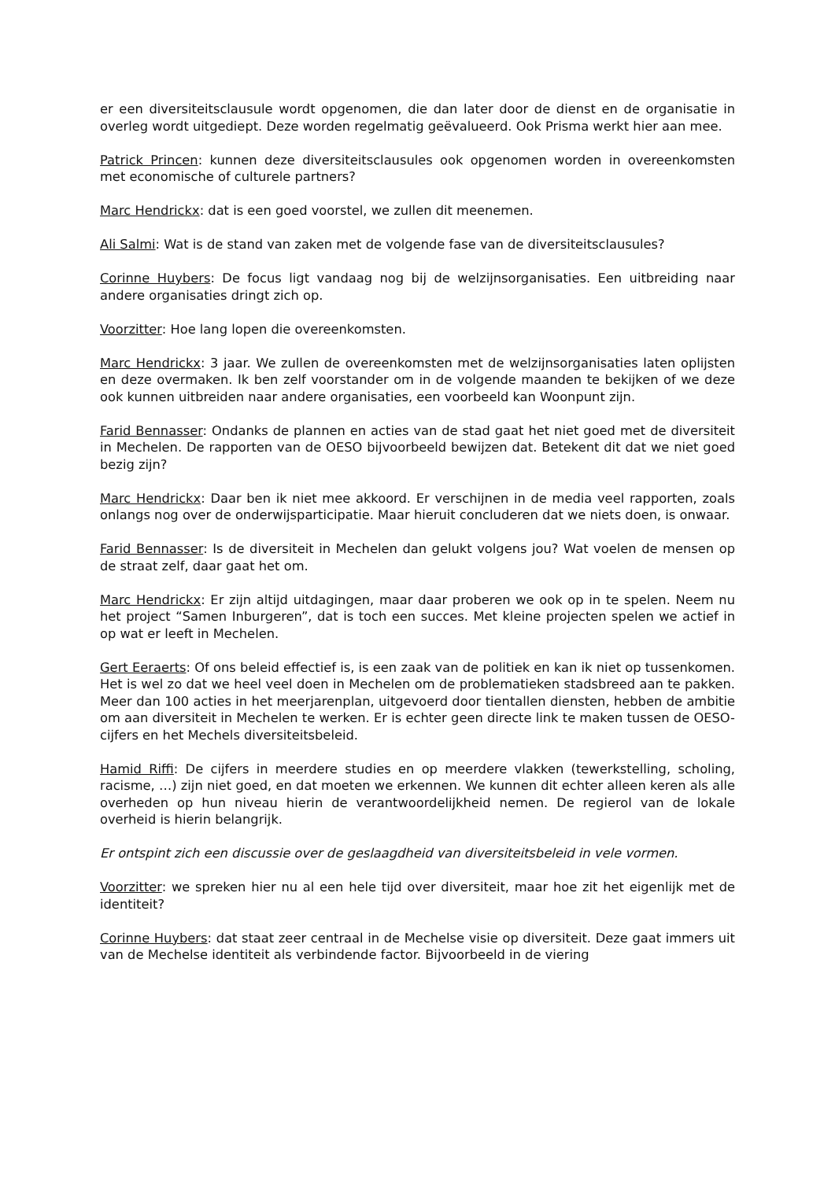er een diversiteitsclausule wordt opgenomen, die dan later door de dienst en de organisatie in overleg wordt uitgediept. Deze worden regelmatig geëvalueerd. Ook Prisma werkt hier aan mee.
Patrick Princen: kunnen deze diversiteitsclausules ook opgenomen worden in overeenkomsten met economische of culturele partners?
Marc Hendrickx: dat is een goed voorstel, we zullen dit meenemen.
Ali Salmi: Wat is de stand van zaken met de volgende fase van de diversiteitsclausules?
Corinne Huybers: De focus ligt vandaag nog bij de welzijnsorganisaties. Een uitbreiding naar andere organisaties dringt zich op.
Voorzitter: Hoe lang lopen die overeenkomsten.
Marc Hendrickx: 3 jaar. We zullen de overeenkomsten met de welzijnsorganisaties laten oplijsten en deze overmaken. Ik ben zelf voorstander om in de volgende maanden te bekijken of we deze ook kunnen uitbreiden naar andere organisaties, een voorbeeld kan Woonpunt zijn.
Farid Bennasser: Ondanks de plannen en acties van de stad gaat het niet goed met de diversiteit in Mechelen. De rapporten van de OESO bijvoorbeeld bewijzen dat. Betekent dit dat we niet goed bezig zijn?
Marc Hendrickx: Daar ben ik niet mee akkoord. Er verschijnen in de media veel rapporten, zoals onlangs nog over de onderwijsparticipatie. Maar hieruit concluderen dat we niets doen, is onwaar.
Farid Bennasser: Is de diversiteit in Mechelen dan gelukt volgens jou? Wat voelen de mensen op de straat zelf, daar gaat het om.
Marc Hendrickx: Er zijn altijd uitdagingen, maar daar proberen we ook op in te spelen. Neem nu het project “Samen Inburgeren”, dat is toch een succes. Met kleine projecten spelen we actief in op wat er leeft in Mechelen.
Gert Eeraerts: Of ons beleid effectief is, is een zaak van de politiek en kan ik niet op tussenkomen. Het is wel zo dat we heel veel doen in Mechelen om de problematieken stadsbreed aan te pakken. Meer dan 100 acties in het meerjarenplan, uitgevoerd door tientallen diensten, hebben de ambitie om aan diversiteit in Mechelen te werken. Er is echter geen directe link te maken tussen de OESO-cijfers en het Mechels diversiteitsbeleid.
Hamid Riffi: De cijfers in meerdere studies en op meerdere vlakken (tewerkstelling, scholing, racisme, …) zijn niet goed, en dat moeten we erkennen. We kunnen dit echter alleen keren als alle overheden op hun niveau hierin de verantwoordelijkheid nemen. De regierol van de lokale overheid is hierin belangrijk.
Er ontspint zich een discussie over de geslaagdheid van diversiteitsbeleid in vele vormen.
Voorzitter: we spreken hier nu al een hele tijd over diversiteit, maar hoe zit het eigenlijk met de identiteit?
Corinne Huybers: dat staat zeer centraal in de Mechelse visie op diversiteit. Deze gaat immers uit van de Mechelse identiteit als verbindende factor. Bijvoorbeeld in de viering